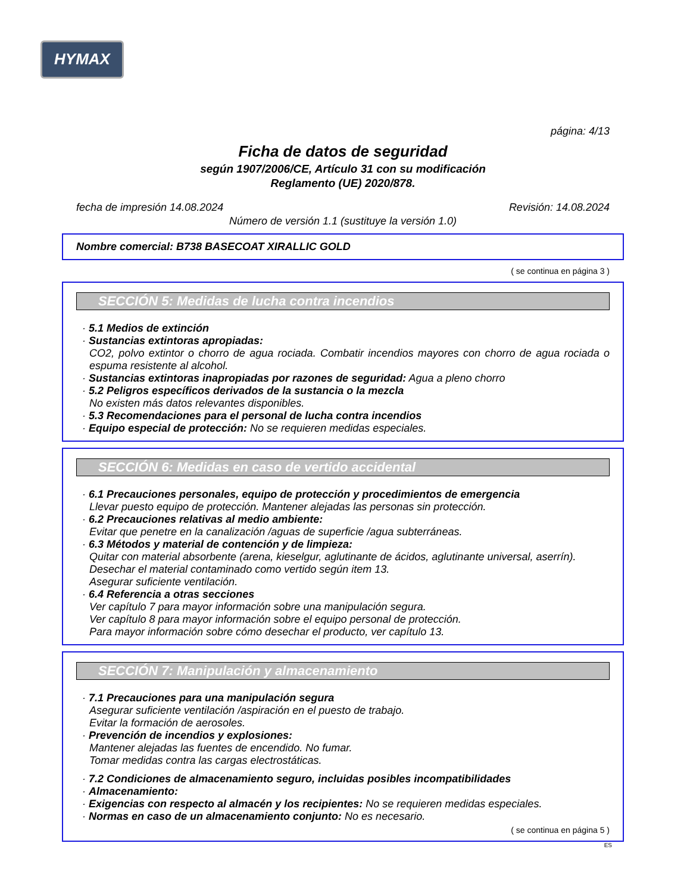HYMAX
página: 4/13
Ficha de datos de seguridad
según 1907/2006/CE, Artículo 31 con su modificación
Reglamento (UE) 2020/878.
fecha de impresión 14.08.2024 Revisión: 14.08.2024
Número de versión 1.1 (sustituye la versión 1.0)
Nombre comercial: B738 BASECOAT XIRALLIC GOLD
( se continua en página 3 )
SECCIÓN 5: Medidas de lucha contra incendios
· 5.1 Medios de extinción
· Sustancias extintoras apropiadas:
CO2, polvo extintor o chorro de agua rociada. Combatir incendios mayores con chorro de agua rociada o espuma resistente al alcohol.
· Sustancias extintoras inapropiadas por razones de seguridad: Agua a pleno chorro
· 5.2 Peligros específicos derivados de la sustancia o la mezcla
No existen más datos relevantes disponibles.
· 5.3 Recomendaciones para el personal de lucha contra incendios
· Equipo especial de protección: No se requieren medidas especiales.
SECCIÓN 6: Medidas en caso de vertido accidental
· 6.1 Precauciones personales, equipo de protección y procedimientos de emergencia
Llevar puesto equipo de protección. Mantener alejadas las personas sin protección.
· 6.2 Precauciones relativas al medio ambiente:
Evitar que penetre en la canalización /aguas de superficie /agua subterráneas.
· 6.3 Métodos y material de contención y de limpieza:
Quitar con material absorbente (arena, kieselgur, aglutinante de ácidos, aglutinante universal, aserrín).
Desechar el material contaminado como vertido según item 13.
Asegurar suficiente ventilación.
· 6.4 Referencia a otras secciones
Ver capítulo 7 para mayor información sobre una manipulación segura.
Ver capítulo 8 para mayor información sobre el equipo personal de protección.
Para mayor información sobre cómo desechar el producto, ver capítulo 13.
SECCIÓN 7: Manipulación y almacenamiento
· 7.1 Precauciones para una manipulación segura
Asegurar suficiente ventilación /aspiración en el puesto de trabajo.
Evitar la formación de aerosoles.
· Prevención de incendios y explosiones:
Mantener alejadas las fuentes de encendido. No fumar.
Tomar medidas contra las cargas electrostáticas.
· 7.2 Condiciones de almacenamiento seguro, incluidas posibles incompatibilidades
· Almacenamiento:
· Exigencias con respecto al almacén y los recipientes: No se requieren medidas especiales.
· Normas en caso de un almacenamiento conjunto: No es necesario.
( se continua en página 5 )
ES